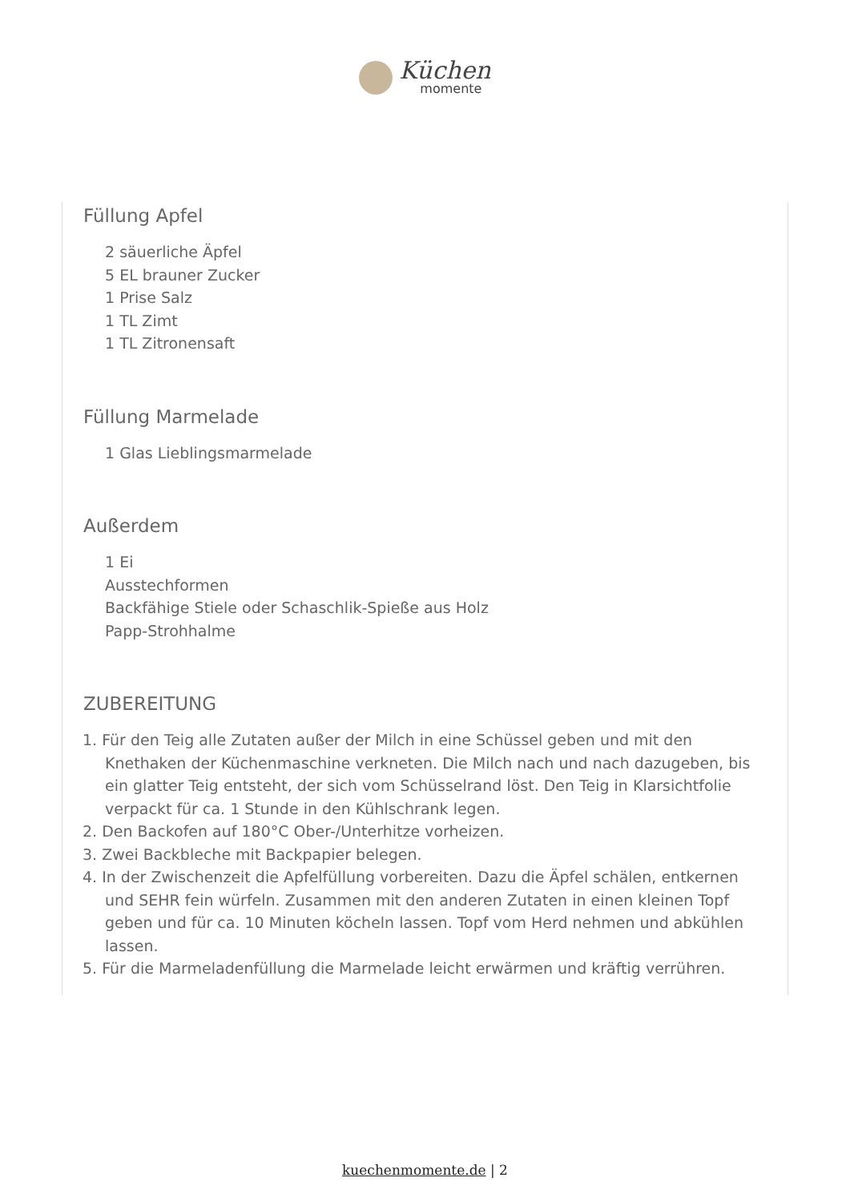Küchen
momente
Füllung Apfel
2 säuerliche Äpfel
5 EL brauner Zucker
1 Prise Salz
1 TL Zimt
1 TL Zitronensaft
Füllung Marmelade
1 Glas Lieblingsmarmelade
Außerdem
1 Ei
Ausstechformen
Backfähige Stiele oder Schaschlik-Spieße aus Holz
Papp-Strohhalme
ZUBEREITUNG
1. Für den Teig alle Zutaten außer der Milch in eine Schüssel geben und mit den Knethaken der Küchenmaschine verkneten. Die Milch nach und nach dazugeben, bis ein glatter Teig entsteht, der sich vom Schüsselrand löst. Den Teig in Klarsichtfolie verpackt für ca. 1 Stunde in den Kühlschrank legen.
2. Den Backofen auf 180°C Ober-/Unterhitze vorheizen.
3. Zwei Backbleche mit Backpapier belegen.
4. In der Zwischenzeit die Apfelfüllung vorbereiten. Dazu die Äpfel schälen, entkernen und SEHR fein würfeln. Zusammen mit den anderen Zutaten in einen kleinen Topf geben und für ca. 10 Minuten köcheln lassen. Topf vom Herd nehmen und abkühlen lassen.
5. Für die Marmeladenfüllung die Marmelade leicht erwärmen und kräftig verrühren.
kuechenmomente.de | 2